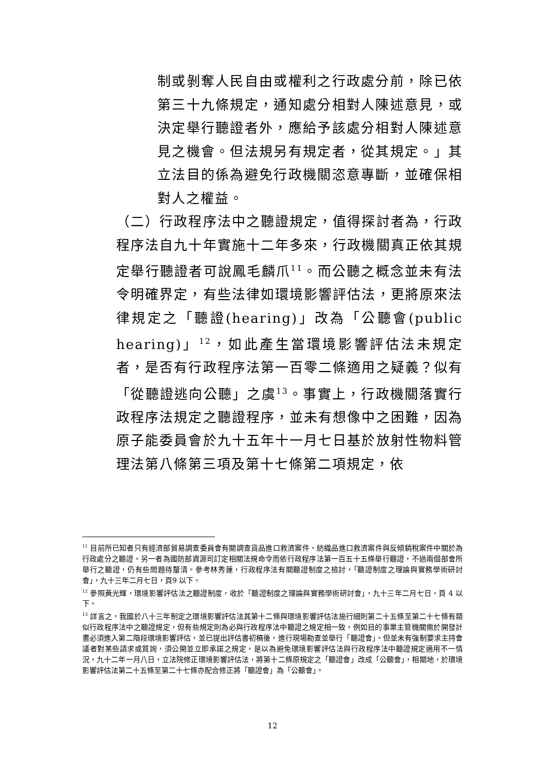制或剝奪人民自由或權利之行政處分前，除已依第三十九條規定，通知處分相對人陳述意見，或決定舉行聽證者外，應給予該處分相對人陳述意見之機會。但法規另有規定者，從其規定。」其立法目的係為避免行政機關恣意專斷，並確保相對人之權益。
（二）行政程序法中之聽證規定，值得探討者為，行政程序法自九十年實施十二年多來，行政機關真正依其規定舉行聽證者可說鳳毛麟爪<sup>11</sup>。而公聽之概念並未有法令明確界定，有些法律如環境影響評估法，更將原來法律規定之「聽證(hearing)」改為「公聽會(public hearing)」<sup>12</sup>，如此產生當環境影響評估法未規定者，是否有行政程序法第一百零二條適用之疑義？似有「從聽證逃向公聽」之虞<sup>13</sup>。事實上，行政機關落實行政程序法規定之聽證程序，並未有想像中之困難，因為原子能委員會於九十五年十一月七日基於放射性物料管理法第八條第三項及第十七條第二項規定，依
<sup>11</sup> 目前所已知者只有經濟部貿易調查委員會有關調查貨品進口救濟案件、紡織品進口救濟案件與反傾銷稅案件中關於為行政處分之聽證。另一者為國防部資源司訂定相關法規命令而依行政程序法第一百五十五條舉行聽證，不過兩個部會所舉行之聽證，仍有些問題待釐清。參考林秀蓮，行政程序法有關聽證制度之檢討，「聽證制度之理論與實務學術研討會」，九十三年二月七日，頁9 以下。
<sup>12</sup> 參照黃光輝，環境影響評估法之聽證制度，收於「聽證制度之理論與實務學術研討會」，九十三年二月七日，頁 4 以下。
<sup>13</sup> 詳言之，我國於八十三年制定之環境影響評估法其第十二條與環境影響評估法施行細則第二十五條至第二十七條有類似行政程序法中之聽證規定，但有些規定則為必與行政程序法中聽證之規定相一致，例如目的事業主管機關需於開發計畫必須進入第二階段環境影響評估，並已提出評估書初稿後，進行現場勘查並舉行「聽證會」。但並未有強制要求主持會議者對某些請求或質詢，須公開並立即承諾之規定。是以為避免環境影響評估法與行政程序法中聽證規定適用不一情況，九十二年一月八日，立法院修正環境影響評估法，將第十二條原規定之「聽證會」改成「公聽會」，相關地，於環境影響評估法第二十五條至第二十七條亦配合修正將「聽證會」為「公聽會」。
12